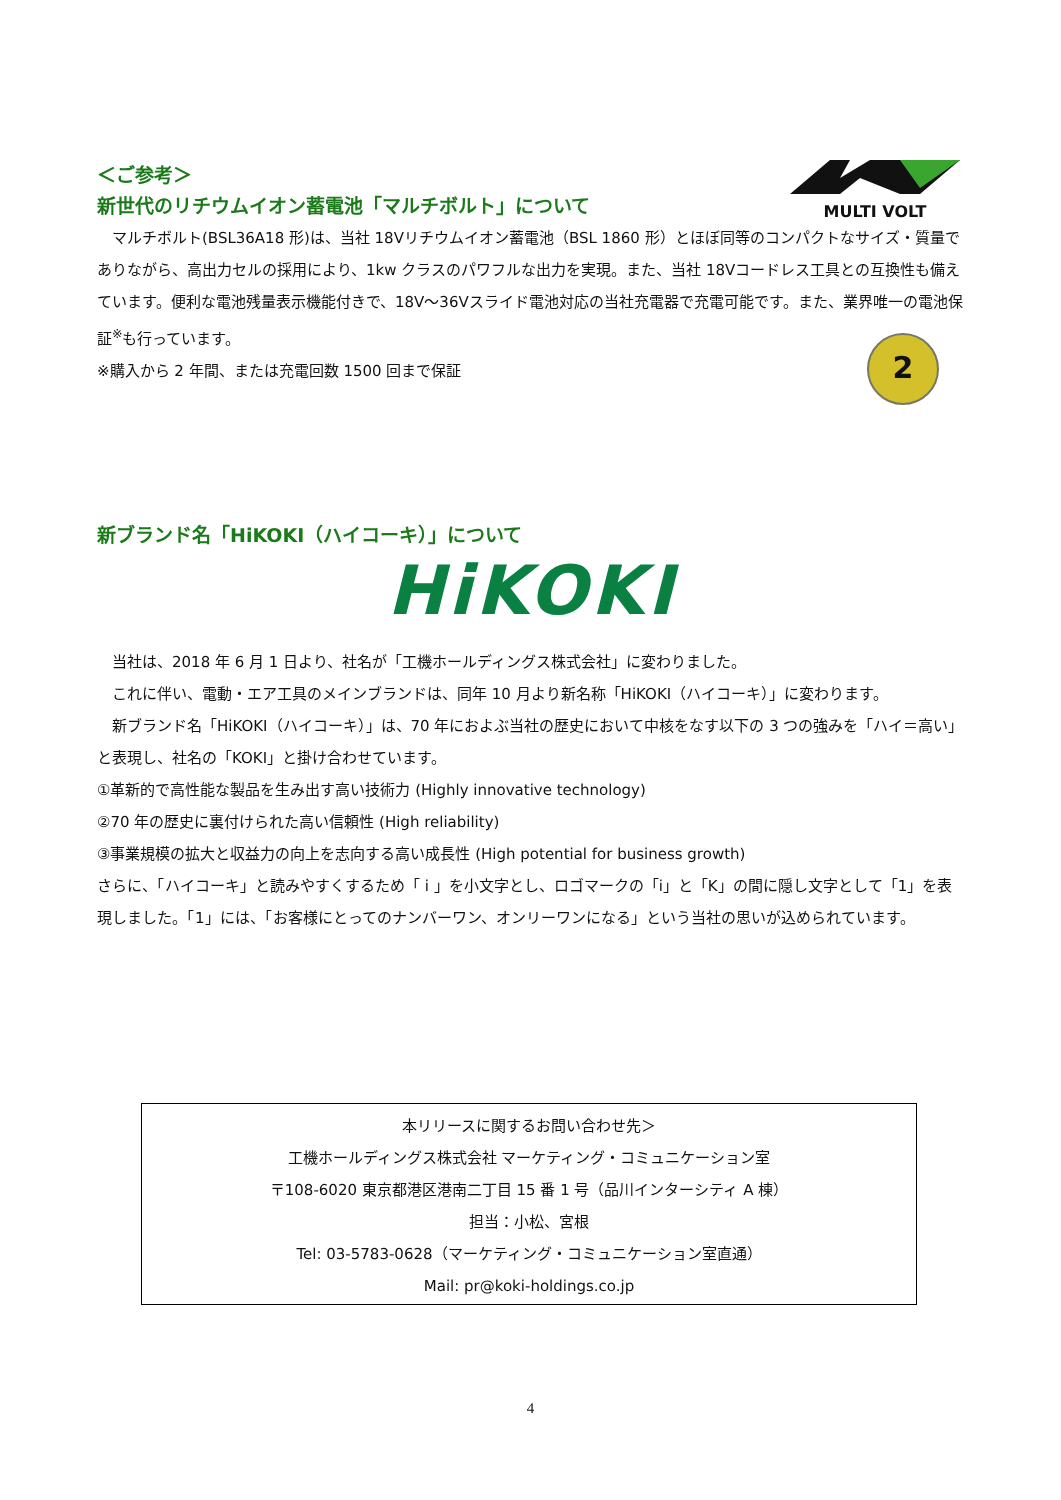＜ご参考＞
新世代のリチウムイオン蓄電池「マルチボルト」について
　マルチボルト(BSL36A18 形)は、当社 18Vリチウムイオン蓄電池（BSL 1860 形）とほぼ同等のコンパクトなサイズ・質量でありながら、高出力セルの採用により、1kw クラスのパワフルな出力を実現。また、当社 18Vコードレス工具との互換性も備えています。便利な電池残量表示機能付きで、18V～36Vスライド電池対応の当社充電器で充電可能です。また、業界唯一の電池保証<sup>※</sup>も行っています。
※購入から 2 年間、または充電回数 1500 回まで保証
MULTI VOLT
2
新ブランド名「HiKOKI（ハイコーキ）」について
HiKOKI
　当社は、2018 年 6 月 1 日より、社名が「工機ホールディングス株式会社」に変わりました。
　これに伴い、電動・エア工具のメインブランドは、同年 10 月より新名称「HiKOKI（ハイコーキ）」に変わります。
　新ブランド名「HiKOKI（ハイコーキ）」は、70 年におよぶ当社の歴史において中核をなす以下の 3 つの強みを「ハイ＝高い」と表現し、社名の「KOKI」と掛け合わせています。
①革新的で高性能な製品を生み出す高い技術力 (Highly innovative technology)
②70 年の歴史に裏付けられた高い信頼性 (High reliability)
③事業規模の拡大と収益力の向上を志向する高い成長性 (High potential for business growth)
さらに、「ハイコーキ」と読みやすくするため「 i 」を小文字とし、ロゴマークの「i」と「K」の間に隠し文字として「1」を表現しました。「1」には、「お客様にとってのナンバーワン、オンリーワンになる」という当社の思いが込められています。
本リリースに関するお問い合わせ先＞
工機ホールディングス株式会社 マーケティング・コミュニケーション室
〒108-6020 東京都港区港南二丁目 15 番 1 号（品川インターシティ A 棟）
担当：小松、宮根
Tel: 03-5783-0628（マーケティング・コミュニケーション室直通）
Mail: pr@koki-holdings.co.jp
4